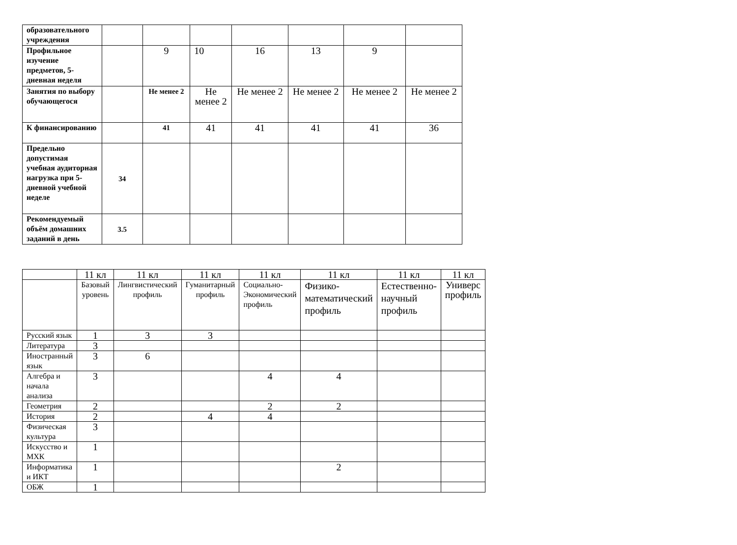| образовательного учреждения | | | | | | | |
| Профильное изучение предметов, 5-дневная неделя | | 9 | 10 | 16 | 13 | 9 | |
| Занятия по выбору обучающегося | | Не менее 2 | Не менее 2 | Не менее 2 | Не менее 2 | Не менее 2 | Не менее 2 |
| К финансированию | | 41 | 41 | 41 | 41 | 41 | 36 |
| Предельно допустимая учебная аудиторная нагрузка при 5-дневной учебной неделе | 34 | | | | | | |
| Рекомендуемый объём домашних заданий в день | 3.5 | | | | | | |
| | 11 кл | 11 кл | 11 кл | 11 кл | 11 кл | 11 кл | 11 кл |
| | Базовый уровень | Лингвистический профиль | Гуманитарный профиль | Социально-Экономический профиль | Физико-математический профиль | Естественно-научный профиль | Универс профиль |
| Русский язык | 1 | 3 | 3 | | | | |
| Литература | 3 | | | | | | |
| Иностранный язык | 3 | 6 | | | | | |
| Алгебра и начала анализа | 3 | | | 4 | 4 | | |
| Геометрия | 2 | | | 2 | 2 | | |
| История | 2 | | 4 | 4 | | | |
| Физическая культура | 3 | | | | | | |
| Искусство и МХК | 1 | | | | | | |
| Информатика и ИКТ | 1 | | | | 2 | | |
| ОБЖ | 1 | | | | | | |